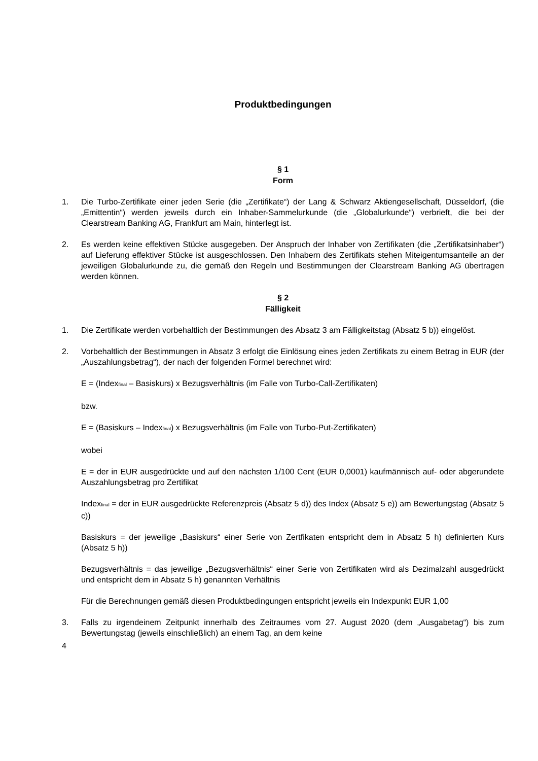Produktbedingungen
§ 1
Form
1. Die Turbo-Zertifikate einer jeden Serie (die „Zertifikate“) der Lang & Schwarz Aktiengesellschaft, Düsseldorf, (die „Emittentin“) werden jeweils durch ein Inhaber-Sammelurkunde (die „Globalurkunde“) verbrieft, die bei der Clearstream Banking AG, Frankfurt am Main, hinterlegt ist.
2. Es werden keine effektiven Stücke ausgegeben. Der Anspruch der Inhaber von Zertifikaten (die „Zertifikatsinhaber“) auf Lieferung effektiver Stücke ist ausgeschlossen. Den Inhabern des Zertifikats stehen Miteigentumsanteile an der jeweiligen Globalurkunde zu, die gemäß den Regeln und Bestimmungen der Clearstream Banking AG übertragen werden können.
§ 2
Fälligkeit
1. Die Zertifikate werden vorbehaltlich der Bestimmungen des Absatz 3 am Fälligkeitstag (Absatz 5 b)) eingelöst.
2. Vorbehaltlich der Bestimmungen in Absatz 3 erfolgt die Einlösung eines jeden Zertifikats zu einem Betrag in EUR (der „Auszahlungsbetrag“), der nach der folgenden Formel berechnet wird:
E = (Index<sub>final</sub> – Basiskurs) x Bezugsverhältnis (im Falle von Turbo-Call-Zertifikaten)
bzw.
E = (Basiskurs – Index<sub>final</sub>) x Bezugsverhältnis (im Falle von Turbo-Put-Zertifikaten)
wobei
E = der in EUR ausgedrückte und auf den nächsten 1/100 Cent (EUR 0,0001) kaufmännisch auf- oder abgerundete Auszahlungsbetrag pro Zertifikat
Index<sub>final</sub> = der in EUR ausgedrückte Referenzpreis (Absatz 5 d)) des Index (Absatz 5 e)) am Bewertungstag (Absatz 5 c))
Basiskurs = der jeweilige „Basiskurs“ einer Serie von Zertfikaten entspricht dem in Absatz 5 h) definierten Kurs (Absatz 5 h))
Bezugsverhältnis = das jeweilige „Bezugsverhältnis“ einer Serie von Zertifikaten wird als Dezimalzahl ausgedrückt und entspricht dem in Absatz 5 h) genannten Verhältnis
Für die Berechnungen gemäß diesen Produktbedingungen entspricht jeweils ein Indexpunkt EUR 1,00
3. Falls zu irgendeinem Zeitpunkt innerhalb des Zeitraumes vom 27. August 2020 (dem „Ausgabetag“) bis zum Bewertungstag (jeweils einschließlich) an einem Tag, an dem keine
4